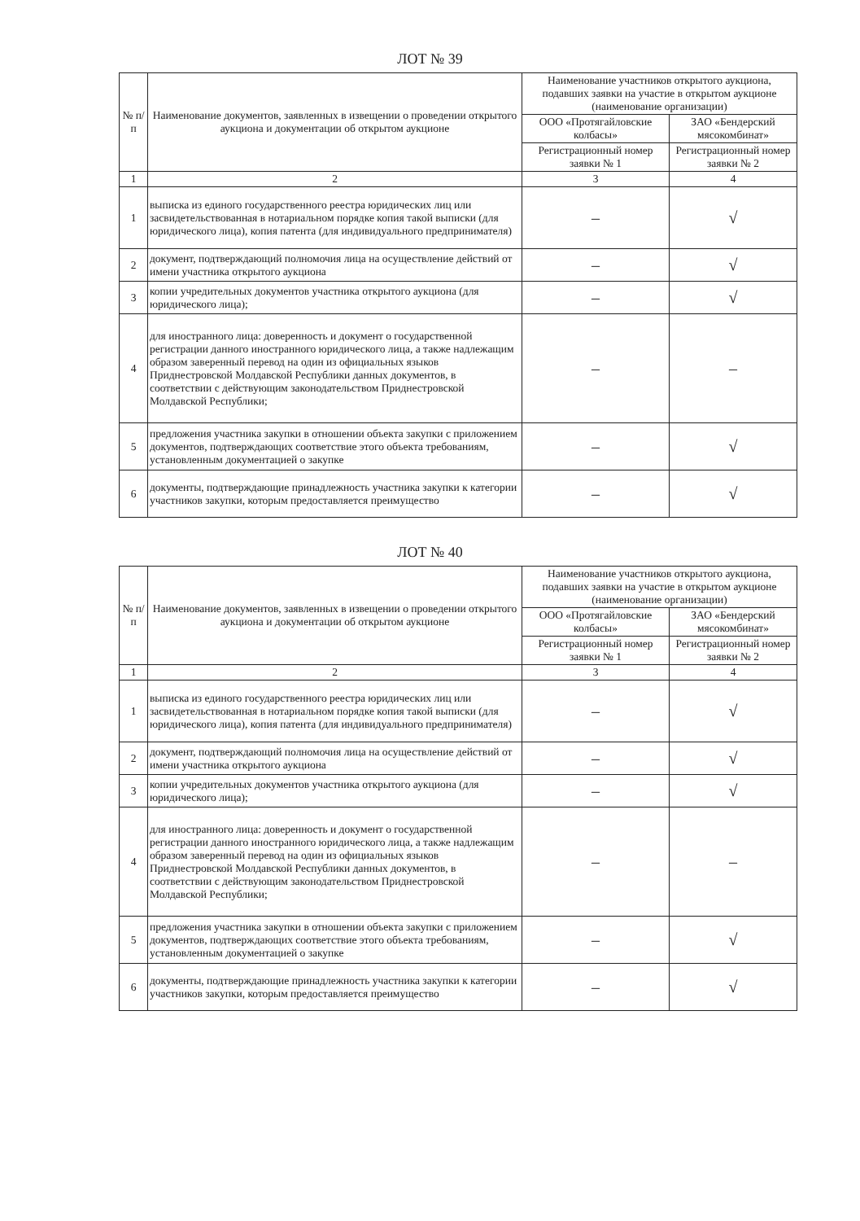ЛОТ № 39
| № п/п | Наименование документов, заявленных в извещении о проведении открытого аукциона и документации об открытом аукционе | Наименование участников открытого аукциона, подавших заявки на участие в открытом аукционе (наименование организации) | |
| --- | --- | --- | --- |
| | | ООО «Протягайловские колбасы» | ЗАО «Бендерский мясокомбинат» |
| | | Регистрационный номер заявки № 1 | Регистрационный номер заявки № 2 |
| 1 | 2 | 3 | 4 |
| 1 | выписка из единого государственного реестра юридических лиц или засвидетельствованная в нотариальном порядке копия такой выписки (для юридического лица), копия патента (для индивидуального предпринимателя) | – | √ |
| 2 | документ, подтверждающий полномочия лица на осуществление действий от имени участника открытого аукциона | – | √ |
| 3 | копии учредительных документов участника открытого аукциона (для юридического лица); | – | √ |
| 4 | для иностранного лица: доверенность и документ о государственной регистрации данного иностранного юридического лица, а также надлежащим образом заверенный перевод на один из официальных языков Приднестровской Молдавской Республики данных документов, в соответствии с действующим законодательством Приднестровской Молдавской Республики; | – | – |
| 5 | предложения участника закупки в отношении объекта закупки с приложением документов, подтверждающих соответствие этого объекта требованиям, установленным документацией о закупке | – | √ |
| 6 | документы, подтверждающие принадлежность участника закупки к категории участников закупки, которым предоставляется преимущество | – | √ |
ЛОТ № 40
| № п/п | Наименование документов, заявленных в извещении о проведении открытого аукциона и документации об открытом аукционе | Наименование участников открытого аукциона, подавших заявки на участие в открытом аукционе (наименование организации) | |
| --- | --- | --- | --- |
| | | ООО «Протягайловские колбасы» | ЗАО «Бендерский мясокомбинат» |
| | | Регистрационный номер заявки № 1 | Регистрационный номер заявки № 2 |
| 1 | 2 | 3 | 4 |
| 1 | выписка из единого государственного реестра юридических лиц или засвидетельствованная в нотариальном порядке копия такой выписки (для юридического лица), копия патента (для индивидуального предпринимателя) | – | √ |
| 2 | документ, подтверждающий полномочия лица на осуществление действий от имени участника открытого аукциона | – | √ |
| 3 | копии учредительных документов участника открытого аукциона (для юридического лица); | – | √ |
| 4 | для иностранного лица: доверенность и документ о государственной регистрации данного иностранного юридического лица, а также надлежащим образом заверенный перевод на один из официальных языков Приднестровской Молдавской Республики данных документов, в соответствии с действующим законодательством Приднестровской Молдавской Республики; | – | – |
| 5 | предложения участника закупки в отношении объекта закупки с приложением документов, подтверждающих соответствие этого объекта требованиям, установленным документацией о закупке | – | √ |
| 6 | документы, подтверждающие принадлежность участника закупки к категории участников закупки, которым предоставляется преимущество | – | √ |